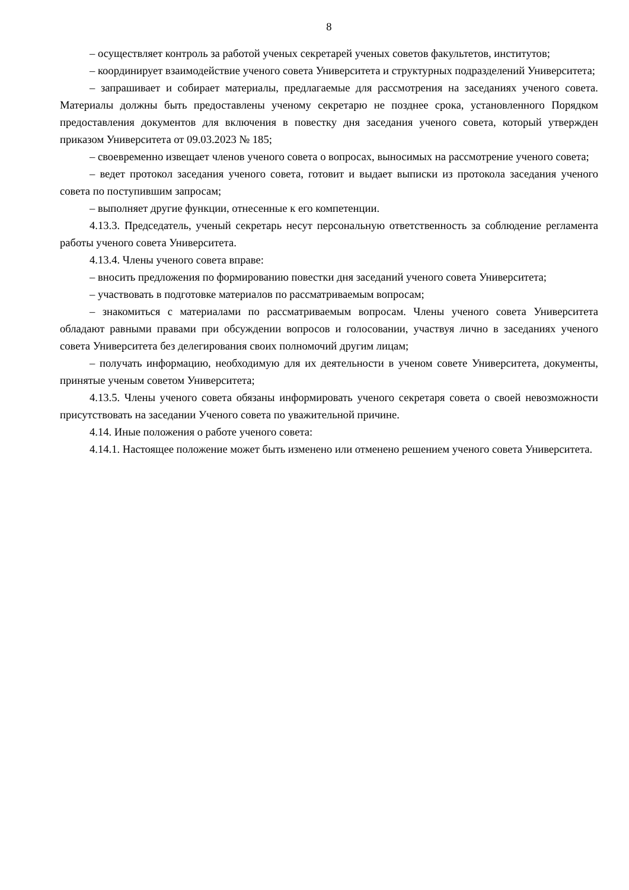8
– осуществляет контроль за работой ученых секретарей ученых советов факультетов, институтов;
– координирует взаимодействие ученого совета Университета и структурных подразделений Университета;
– запрашивает и собирает материалы, предлагаемые для рассмотрения на заседаниях ученого совета. Материалы должны быть предоставлены ученому секретарю не позднее срока, установленного Порядком предоставления документов для включения в повестку дня заседания ученого совета, который утвержден приказом Университета от 09.03.2023 № 185;
– своевременно извещает членов ученого совета о вопросах, выносимых на рассмотрение ученого совета;
– ведет протокол заседания ученого совета, готовит и выдает выписки из протокола заседания ученого совета по поступившим запросам;
– выполняет другие функции, отнесенные к его компетенции.
4.13.3. Председатель, ученый секретарь несут персональную ответственность за соблюдение регламента работы ученого совета Университета.
4.13.4. Члены ученого совета вправе:
– вносить предложения по формированию повестки дня заседаний ученого совета Университета;
– участвовать в подготовке материалов по рассматриваемым вопросам;
– знакомиться с материалами по рассматриваемым вопросам. Члены ученого совета Университета обладают равными правами при обсуждении вопросов и голосовании, участвуя лично в заседаниях ученого совета Университета без делегирования своих полномочий другим лицам;
– получать информацию, необходимую для их деятельности в ученом совете Университета, документы, принятые ученым советом Университета;
4.13.5. Члены ученого совета обязаны информировать ученого секретаря совета о своей невозможности присутствовать на заседании Ученого совета по уважительной причине.
4.14. Иные положения о работе ученого совета:
4.14.1. Настоящее положение может быть изменено или отменено решением ученого совета Университета.